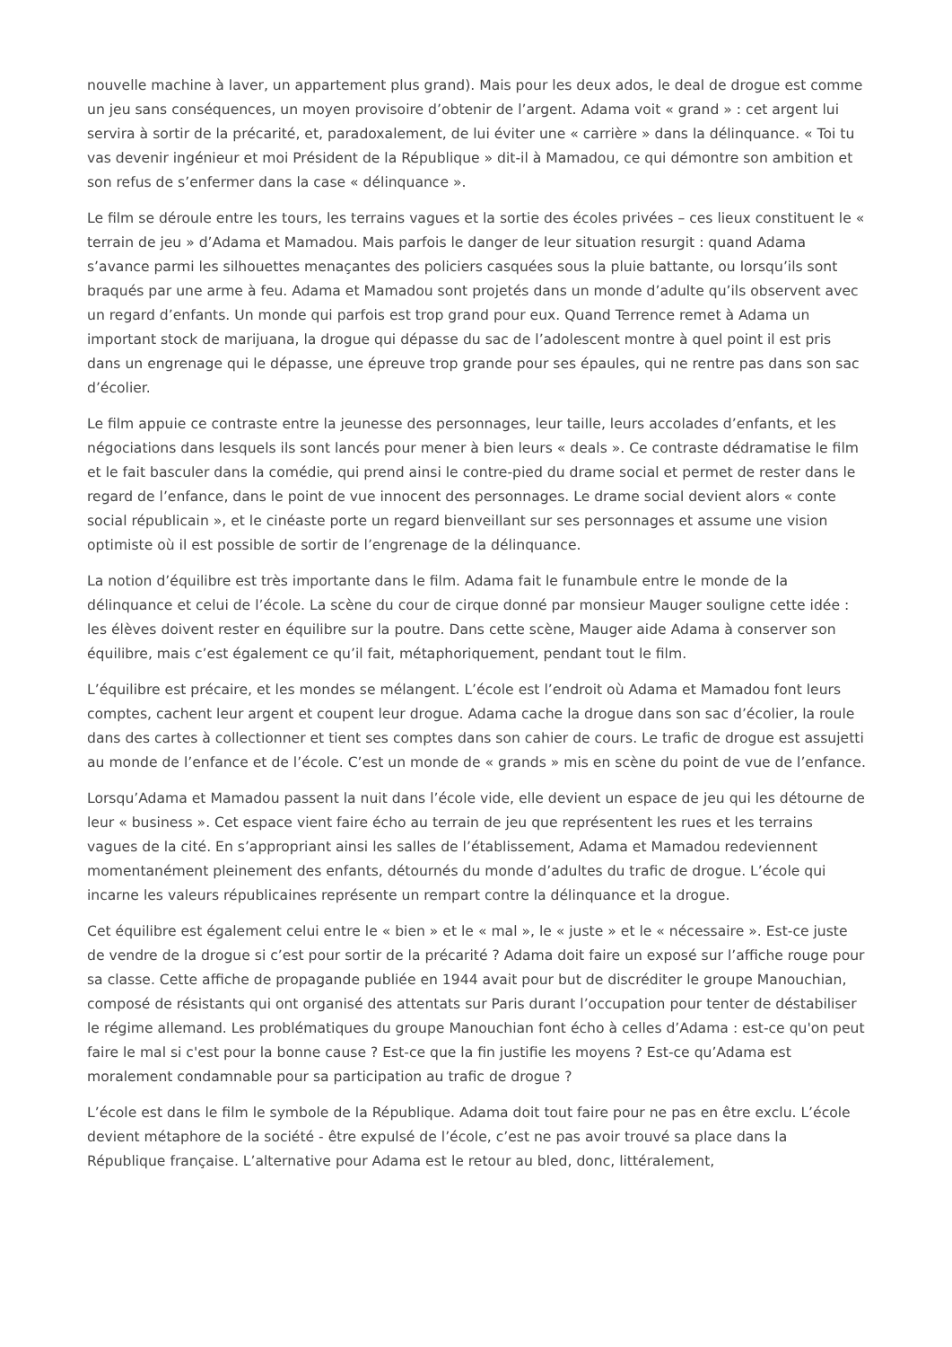nouvelle machine à laver, un appartement plus grand). Mais pour les deux ados, le deal de drogue est comme un jeu sans conséquences, un moyen provisoire d’obtenir de l’argent. Adama voit « grand » : cet argent lui servira à sortir de la précarité, et, paradoxalement, de lui éviter une « carrière » dans la délinquance. « Toi tu vas devenir ingénieur et moi Président de la République » dit-il à Mamadou, ce qui démontre son ambition et son refus de s’enfermer dans la case « délinquance ».
Le film se déroule entre les tours, les terrains vagues et la sortie des écoles privées – ces lieux constituent le « terrain de jeu » d’Adama et Mamadou. Mais parfois le danger de leur situation resurgit : quand Adama s’avance parmi les silhouettes menaçantes des policiers casquées sous la pluie battante, ou lorsqu’ils sont braqués par une arme à feu. Adama et Mamadou sont projetés dans un monde d’adulte qu’ils observent avec un regard d’enfants. Un monde qui parfois est trop grand pour eux. Quand Terrence remet à Adama un important stock de marijuana, la drogue qui dépasse du sac de l’adolescent montre à quel point il est pris dans un engrenage qui le dépasse, une épreuve trop grande pour ses épaules, qui ne rentre pas dans son sac d’écolier.
Le film appuie ce contraste entre la jeunesse des personnages, leur taille, leurs accolades d’enfants, et les négociations dans lesquels ils sont lancés pour mener à bien leurs « deals ». Ce contraste dédramatise le film et le fait basculer dans la comédie, qui prend ainsi le contre-pied du drame social et permet de rester dans le regard de l’enfance, dans le point de vue innocent des personnages. Le drame social devient alors « conte social républicain », et le cinéaste porte un regard bienveillant sur ses personnages et assume une vision optimiste où il est possible de sortir de l’engrenage de la délinquance.
La notion d’équilibre est très importante dans le film. Adama fait le funambule entre le monde de la délinquance et celui de l’école. La scène du cour de cirque donné par monsieur Mauger souligne cette idée : les élèves doivent rester en équilibre sur la poutre. Dans cette scène, Mauger aide Adama à conserver son équilibre, mais c’est également ce qu’il fait, métaphoriquement, pendant tout le film.
L’équilibre est précaire, et les mondes se mélangent. L’école est l’endroit où Adama et Mamadou font leurs comptes, cachent leur argent et coupent leur drogue. Adama cache la drogue dans son sac d’écolier, la roule dans des cartes à collectionner et tient ses comptes dans son cahier de cours. Le trafic de drogue est assujetti au monde de l’enfance et de l’école. C’est un monde de « grands » mis en scène du point de vue de l’enfance.
Lorsqu’Adama et Mamadou passent la nuit dans l’école vide, elle devient un espace de jeu qui les détourne de leur « business ». Cet espace vient faire écho au terrain de jeu que représentent les rues et les terrains vagues de la cité. En s’appropriant ainsi les salles de l’établissement, Adama et Mamadou redeviennent momentanément pleinement des enfants, détournés du monde d’adultes du trafic de drogue. L’école qui incarne les valeurs républicaines représente un rempart contre la délinquance et la drogue.
Cet équilibre est également celui entre le « bien » et le « mal », le « juste » et le « nécessaire ». Est-ce juste de vendre de la drogue si c’est pour sortir de la précarité ? Adama doit faire un exposé sur l’affiche rouge pour sa classe. Cette affiche de propagande publiée en 1944 avait pour but de discréditer le groupe Manouchian, composé de résistants qui ont organisé des attentats sur Paris durant l’occupation pour tenter de déstabiliser le régime allemand. Les problématiques du groupe Manouchian font écho à celles d’Adama : est-ce qu'on peut faire le mal si c'est pour la bonne cause ? Est-ce que la fin justifie les moyens ? Est-ce qu’Adama est moralement condamnable pour sa participation au trafic de drogue ?
L’école est dans le film le symbole de la République. Adama doit tout faire pour ne pas en être exclu. L’école devient métaphore de la société - être expulsé de l’école, c’est ne pas avoir trouvé sa place dans la République française. L’alternative pour Adama est le retour au bled, donc, littéralement,